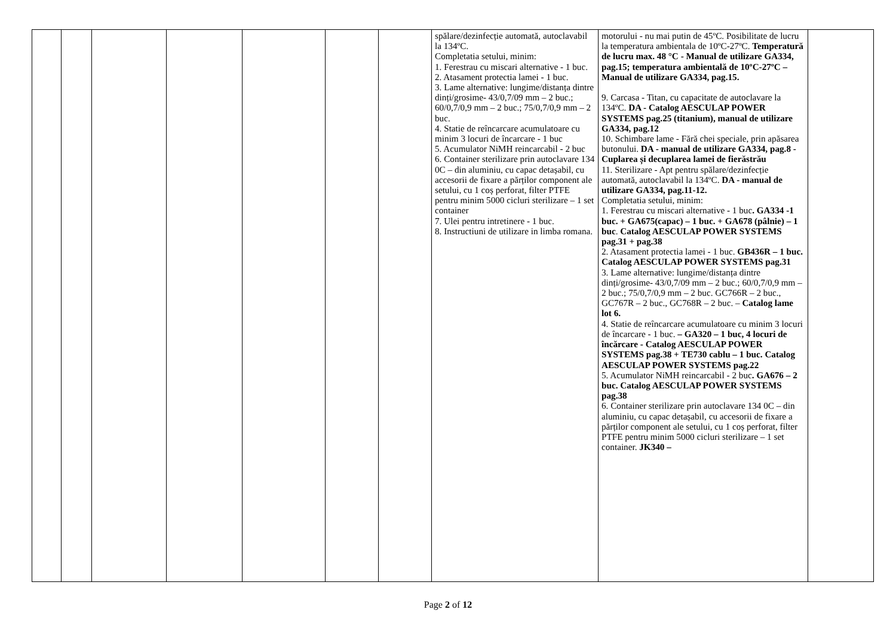| | | | | | | | spălare/dezinfecție automată, autoclavabil la 134ºC. Completatia setului, minim: 1. Ferestrau cu miscari alternative - 1 buc. 2. Atasament protectia lamei - 1 buc. 3. Lame alternative: lungime/distanța dintre dinți/grosime- 43/0,7/09 mm – 2 buc.; 60/0,7/0,9 mm – 2 buc.; 75/0,7/0,9 mm – 2 buc. 4. Statie de reîncarcare acumulatoare cu minim 3 locuri de încarcare - 1 buc 5. Acumulator NiMH reincarcabil - 2 buc 6. Container sterilizare prin autoclavare 134 0C – din aluminiu, cu capac detașabil, cu accesorii de fixare a părților component ale setului, cu 1 coș perforat, filter PTFE pentru minim 5000 cicluri sterilizare – 1 set container 7. Ulei pentru intretinere - 1 buc. 8. Instructiuni de utilizare in limba romana. | motorului - nu mai putin de 45ºC. Posibilitate de lucru la temperatura ambientala de 10ºC-27ºC. Temperatură de lucru max. 48 °C - Manual de utilizare GA334, pag.15; temperatura ambientală de 10ºC-27ºC – Manual de utilizare GA334, pag.15. 9. Carcasa - Titan, cu capacitate de autoclavare la 134ºC. DA - Catalog AESCULAP POWER SYSTEMS pag.25 (titanium), manual de utilizare GA334, pag.12 10. Schimbare lame - Fără chei speciale, prin apăsarea butonului. DA - manual de utilizare GA334, pag.8 -Cuplarea și decuplarea lamei de fierăstrău 11. Sterilizare - Apt pentru spălare/dezinfecție automată, autoclavabil la 134ºC. DA - manual de utilizare GA334, pag.11-12. Completatia setului, minim: 1. Ferestrau cu miscari alternative - 1 buc . GA334 -1 buc. + GA675(capac) – 1 buc. + GA678 (pâlnie) – 1 buc . Catalog AESCULAP POWER SYSTEMS pag.31 + pag.38 2. Atasament protectia lamei - 1 buc. GB436R – 1 buc. Catalog AESCULAP POWER SYSTEMS pag.31 3. Lame alternative: lungime/distanța dintre dinți/grosime- 43/0,7/09 mm – 2 buc.; 60/0,7/0,9 mm – 2 buc.; 75/0,7/0,9 mm – 2 buc. GC766R – 2 buc., GC767R – 2 buc., GC768R – 2 buc. – Catalog lame lot 6. 4. Statie de reîncarcare acumulatoare cu minim 3 locuri de încarcare - 1 buc. – GA320 – 1 buc, 4 locuri de încărcare - Catalog AESCULAP POWER SYSTEMS pag.38 + TE730 cablu – 1 buc. Catalog AESCULAP POWER SYSTEMS pag.22 5. Acumulator NiMH reincarcabil - 2 buc . GA676 – 2 buc. Catalog AESCULAP POWER SYSTEMS pag.38 6. Container sterilizare prin autoclavare 134 0C – din aluminiu, cu capac detașabil, cu accesorii de fixare a părților component ale setului, cu 1 coș perforat, filter PTFE pentru minim 5000 cicluri sterilizare – 1 set container. JK340 – | |
Page 2 of 12